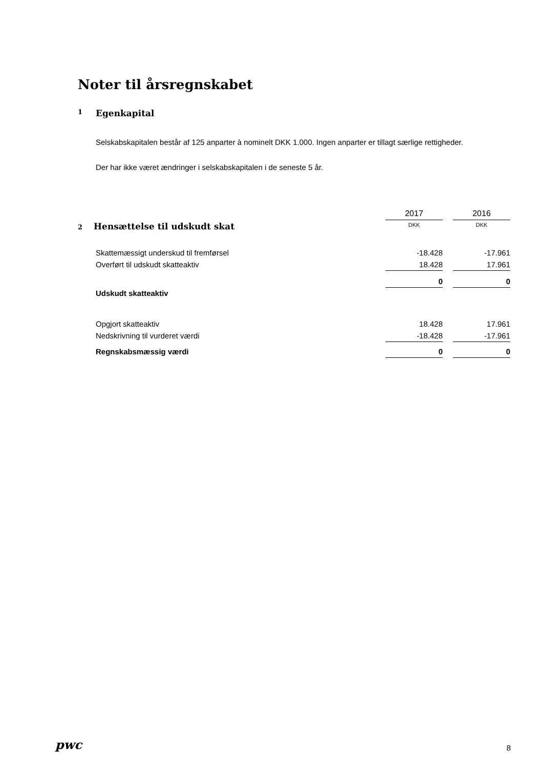Noter til årsregnskabet
1 Egenkapital
Selskabskapitalen består af 125 anparter à nominelt DKK 1.000. Ingen anparter er tillagt særlige rettigheder.
Der har ikke været ændringer i selskabskapitalen i de seneste 5 år.
| | 2017 | 2016 |
| --- | --- | --- |
| 2 Hensættelse til udskudt skat | DKK | DKK |
| Skattemæssigt underskud til fremførsel | -18.428 | -17.961 |
| Overført til udskudt skatteaktiv | 18.428 | 17.961 |
| | 0 | 0 |
| Udskudt skatteaktiv | | |
| Opgjort skatteaktiv | 18.428 | 17.961 |
| Nedskrivning til vurderet værdi | -18.428 | -17.961 |
| Regnskabsmæssig værdi | 0 | 0 |
pwc 8